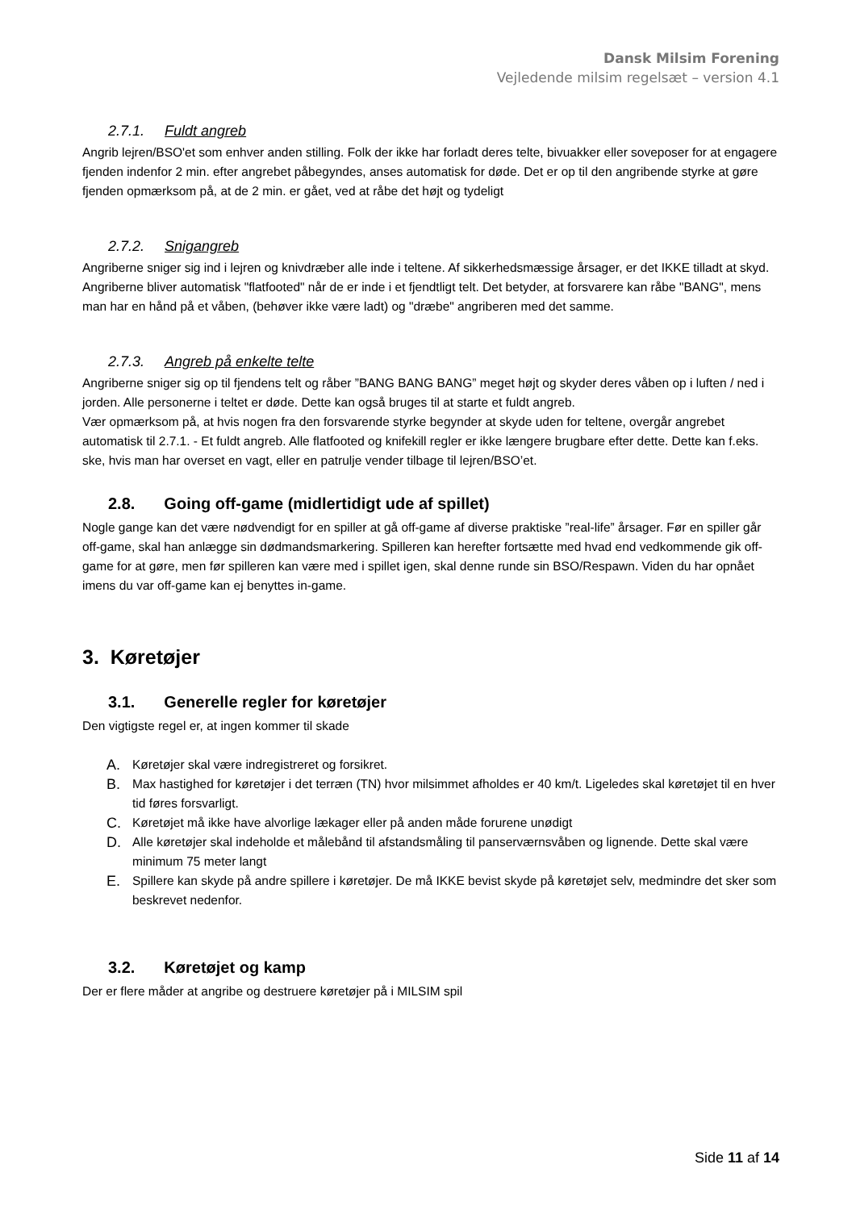Dansk Milsim Forening
Vejledende milsim regelsæt – version 4.1
2.7.1. Fuldt angreb
Angrib lejren/BSO'et som enhver anden stilling. Folk der ikke har forladt deres telte, bivuakker eller soveposer for at engagere fjenden indenfor 2 min. efter angrebet påbegyndes, anses automatisk for døde. Det er op til den angribende styrke at gøre fjenden opmærksom på, at de 2 min. er gået, ved at råbe det højt og tydeligt
2.7.2. Snigangreb
Angriberne sniger sig ind i lejren og knivdræber alle inde i teltene. Af sikkerhedsmæssige årsager, er det IKKE tilladt at skyd. Angriberne bliver automatisk "flatfooted" når de er inde i et fjendtligt telt. Det betyder, at forsvarere kan råbe "BANG", mens man har en hånd på et våben, (behøver ikke være ladt) og "dræbe" angriberen med det samme.
2.7.3. Angreb på enkelte telte
Angriberne sniger sig op til fjendens telt og råber ”BANG BANG BANG” meget højt og skyder deres våben op i luften / ned i jorden. Alle personerne i teltet er døde. Dette kan også bruges til at starte et fuldt angreb.
Vær opmærksom på, at hvis nogen fra den forsvarende styrke begynder at skyde uden for teltene, overgår angrebet automatisk til 2.7.1. - Et fuldt angreb. Alle flatfooted og knifekill regler er ikke længere brugbare efter dette. Dette kan f.eks. ske, hvis man har overset en vagt, eller en patrulje vender tilbage til lejren/BSO’et.
2.8. Going off-game (midlertidigt ude af spillet)
Nogle gange kan det være nødvendigt for en spiller at gå off-game af diverse praktiske ”real-life” årsager. Før en spiller går off-game, skal han anlægge sin dødmandsmarkering. Spilleren kan herefter fortsætte med hvad end vedkommende gik off-game for at gøre, men før spilleren kan være med i spillet igen, skal denne runde sin BSO/Respawn. Viden du har opnået imens du var off-game kan ej benyttes in-game.
3. Køretøjer
3.1. Generelle regler for køretøjer
Den vigtigste regel er, at ingen kommer til skade
A. Køretøjer skal være indregistreret og forsikret.
B. Max hastighed for køretøjer i det terræn (TN) hvor milsimmet afholdes er 40 km/t. Ligeledes skal køretøjet til en hver tid føres forsvarligt.
C. Køretøjet må ikke have alvorlige lækager eller på anden måde forurene unødigt
D. Alle køretøjer skal indeholde et målebånd til afstandsmåling til panserværnsvåben og lignende. Dette skal være minimum 75 meter langt
E. Spillere kan skyde på andre spillere i køretøjer. De må IKKE bevist skyde på køretøjet selv, medmindre det sker som beskrevet nedenfor.
3.2. Køretøjet og kamp
Der er flere måder at angribe og destruere køretøjer på i MILSIM spil
Side 11 af 14